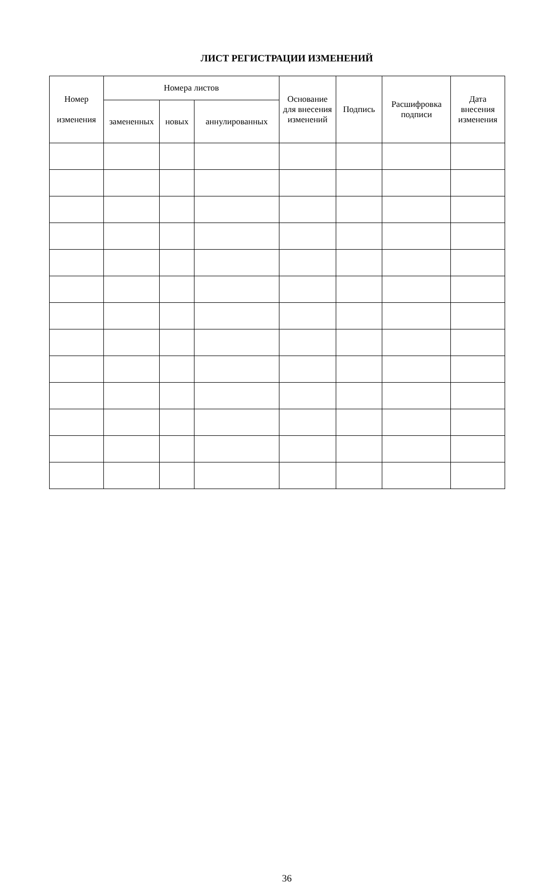ЛИСТ РЕГИСТРАЦИИ ИЗМЕНЕНИЙ
| Номер изменения | Номера листов | | | Основание для внесения изменений | Подпись | Расшифровка подписи | Дата внесения изменения |
| --- | --- | --- | --- | --- | --- | --- | --- |
| | замененных | новых | аннулированных | | | | |
36